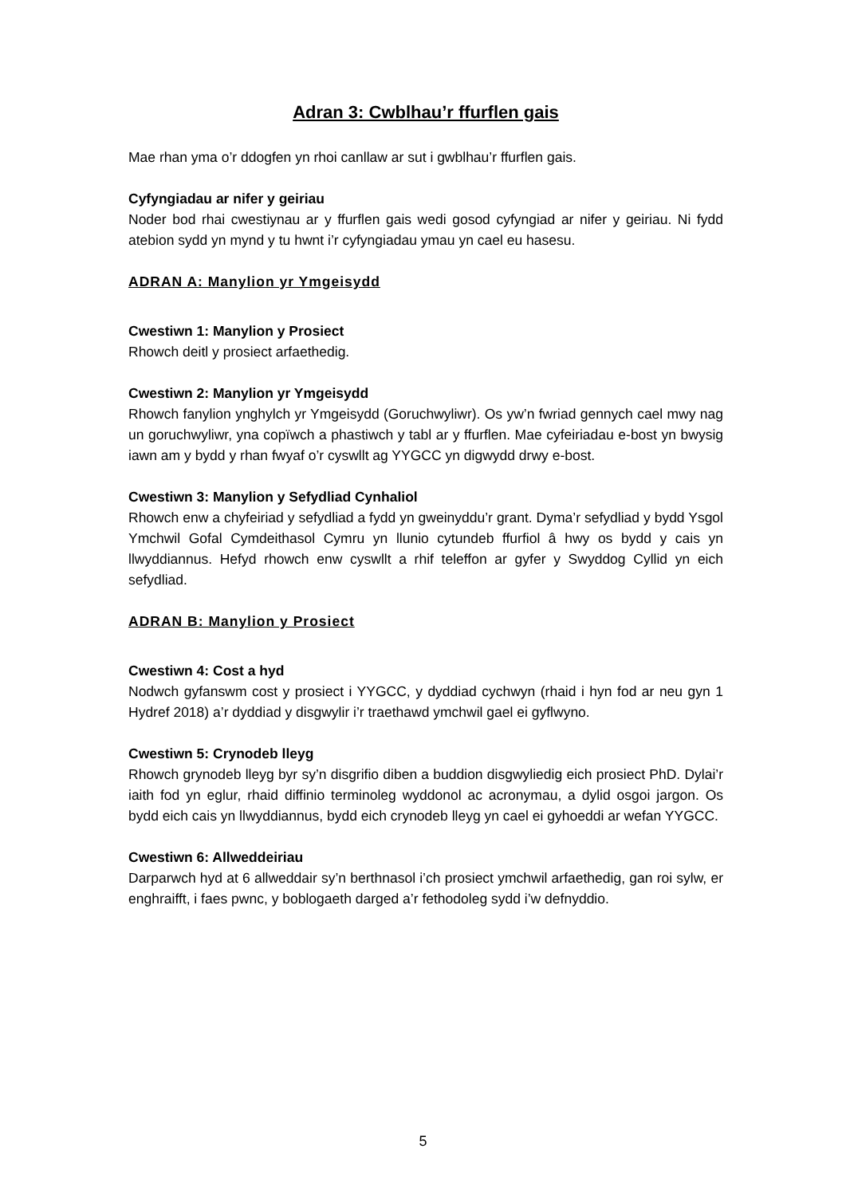Adran 3: Cwblhau’r ffurflen gais
Mae rhan yma o’r ddogfen yn rhoi canllaw ar sut i gwblhau’r ffurflen gais.
Cyfyngiadau ar nifer y geiriau
Noder bod rhai cwestiynau ar y ffurflen gais wedi gosod cyfyngiad ar nifer y geiriau. Ni fydd atebion sydd yn mynd y tu hwnt i’r cyfyngiadau ymau yn cael eu hasesu.
ADRAN A: Manylion yr Ymgeisydd
Cwestiwn 1: Manylion y Prosiect
Rhowch deitl y prosiect arfaethedig.
Cwestiwn 2: Manylion yr Ymgeisydd
Rhowch fanylion ynghylch yr Ymgeisydd (Goruchwyliwr). Os yw’n fwriad gennych cael mwy nag un goruchwyliwr, yna copïwch a phastiwch y tabl ar y ffurflen. Mae cyfeiriadau e-bost yn bwysig iawn am y bydd y rhan fwyaf o’r cyswllt ag YYGCC yn digwydd drwy e-bost.
Cwestiwn 3: Manylion y Sefydliad Cynhaliol
Rhowch enw a chyfeiriad y sefydliad a fydd yn gweinyddu’r grant. Dyma’r sefydliad y bydd Ysgol Ymchwil Gofal Cymdeithasol Cymru yn llunio cytundeb ffurfiol â hwy os bydd y cais yn llwyddiannus. Hefyd rhowch enw cyswllt a rhif teleffon ar gyfer y Swyddog Cyllid yn eich sefydliad.
ADRAN B: Manylion y Prosiect
Cwestiwn 4: Cost a hyd
Nodwch gyfanswm cost y prosiect i YYGCC, y dyddiad cychwyn (rhaid i hyn fod ar neu gyn 1 Hydref 2018) a’r dyddiad y disgwylir i’r traethawd ymchwil gael ei gyflwyno.
Cwestiwn 5: Crynodeb lleyg
Rhowch grynodeb lleyg byr sy’n disgrifio diben a buddion disgwyliedig eich prosiect PhD. Dylai’r iaith fod yn eglur, rhaid diffinio terminoleg wyddonol ac acronymau, a dylid osgoi jargon. Os bydd eich cais yn llwyddiannus, bydd eich crynodeb lleyg yn cael ei gyhoeddi ar wefan YYGCC.
Cwestiwn 6: Allweddeiriau
Darparwch hyd at 6 allweddair sy’n berthnasol i’ch prosiect ymchwil arfaethedig, gan roi sylw, er enghraifft, i faes pwnc, y boblogaeth darged a’r fethodoleg sydd i’w defnyddio.
5